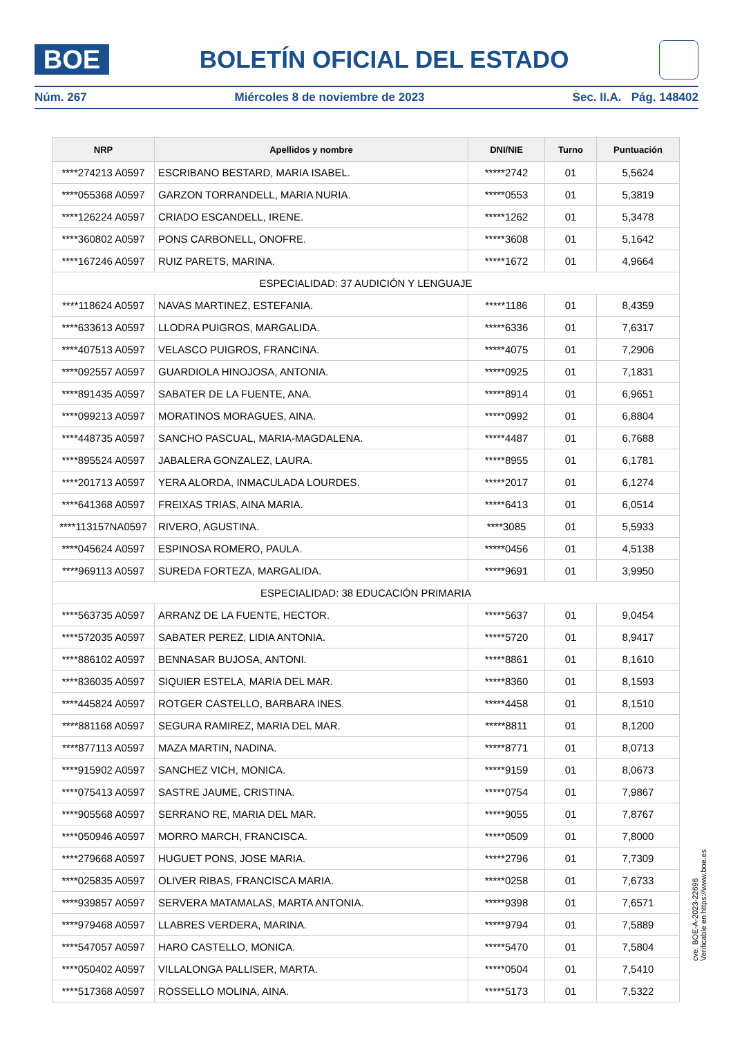BOE
BOLETÍN OFICIAL DEL ESTADO
Núm. 267 Miércoles 8 de noviembre de 2023 Sec. II.A. Pág. 148402
| NRP | Apellidos y nombre | DNI/NIE | Turno | Puntuación |
| --- | --- | --- | --- | --- |
| ****274213 A0597 | ESCRIBANO BESTARD, MARIA ISABEL. | *****2742 | 01 | 5,5624 |
| ****055368 A0597 | GARZON TORRANDELL, MARIA NURIA. | *****0553 | 01 | 5,3819 |
| ****126224 A0597 | CRIADO ESCANDELL, IRENE. | *****1262 | 01 | 5,3478 |
| ****360802 A0597 | PONS CARBONELL, ONOFRE. | *****3608 | 01 | 5,1642 |
| ****167246 A0597 | RUIZ PARETS, MARINA. | *****1672 | 01 | 4,9664 |
| ESPECIALIDAD: 37 AUDICIÓN Y LENGUAJE | | | | |
| ****118624 A0597 | NAVAS MARTINEZ, ESTEFANIA. | *****1186 | 01 | 8,4359 |
| ****633613 A0597 | LLODRA PUIGROS, MARGALIDA. | *****6336 | 01 | 7,6317 |
| ****407513 A0597 | VELASCO PUIGROS, FRANCINA. | *****4075 | 01 | 7,2906 |
| ****092557 A0597 | GUARDIOLA HINOJOSA, ANTONIA. | *****0925 | 01 | 7,1831 |
| ****891435 A0597 | SABATER DE LA FUENTE, ANA. | *****8914 | 01 | 6,9651 |
| ****099213 A0597 | MORATINOS MORAGUES, AINA. | *****0992 | 01 | 6,8804 |
| ****448735 A0597 | SANCHO PASCUAL, MARIA-MAGDALENA. | *****4487 | 01 | 6,7688 |
| ****895524 A0597 | JABALERA GONZALEZ, LAURA. | *****8955 | 01 | 6,1781 |
| ****201713 A0597 | YERA ALORDA, INMACULADA LOURDES. | *****2017 | 01 | 6,1274 |
| ****641368 A0597 | FREIXAS TRIAS, AINA MARIA. | *****6413 | 01 | 6,0514 |
| ****113157NA0597 | RIVERO, AGUSTINA. | ****3085 | 01 | 5,5933 |
| ****045624 A0597 | ESPINOSA ROMERO, PAULA. | *****0456 | 01 | 4,5138 |
| ****969113 A0597 | SUREDA FORTEZA, MARGALIDA. | *****9691 | 01 | 3,9950 |
| ESPECIALIDAD: 38 EDUCACIÓN PRIMARIA | | | | |
| ****563735 A0597 | ARRANZ DE LA FUENTE, HECTOR. | *****5637 | 01 | 9,0454 |
| ****572035 A0597 | SABATER PEREZ, LIDIA ANTONIA. | *****5720 | 01 | 8,9417 |
| ****886102 A0597 | BENNASAR BUJOSA, ANTONI. | *****8861 | 01 | 8,1610 |
| ****836035 A0597 | SIQUIER ESTELA, MARIA DEL MAR. | *****8360 | 01 | 8,1593 |
| ****445824 A0597 | ROTGER CASTELLO, BARBARA INES. | *****4458 | 01 | 8,1510 |
| ****881168 A0597 | SEGURA RAMIREZ, MARIA DEL MAR. | *****8811 | 01 | 8,1200 |
| ****877113 A0597 | MAZA MARTIN, NADINA. | *****8771 | 01 | 8,0713 |
| ****915902 A0597 | SANCHEZ VICH, MONICA. | *****9159 | 01 | 8,0673 |
| ****075413 A0597 | SASTRE JAUME, CRISTINA. | *****0754 | 01 | 7,9867 |
| ****905568 A0597 | SERRANO RE, MARIA DEL MAR. | *****9055 | 01 | 7,8767 |
| ****050946 A0597 | MORRO MARCH, FRANCISCA. | *****0509 | 01 | 7,8000 |
| ****279668 A0597 | HUGUET PONS, JOSE MARIA. | *****2796 | 01 | 7,7309 |
| ****025835 A0597 | OLIVER RIBAS, FRANCISCA MARIA. | *****0258 | 01 | 7,6733 |
| ****939857 A0597 | SERVERA MATAMALAS, MARTA ANTONIA. | *****9398 | 01 | 7,6571 |
| ****979468 A0597 | LLABRES VERDERA, MARINA. | *****9794 | 01 | 7,5889 |
| ****547057 A0597 | HARO CASTELLO, MONICA. | *****5470 | 01 | 7,5804 |
| ****050402 A0597 | VILLALONGA PALLISER, MARTA. | *****0504 | 01 | 7,5410 |
| ****517368 A0597 | ROSSELLO MOLINA, AINA. | *****5173 | 01 | 7,5322 |
cve: BOE-A-2023-22696
Verificable en https://www.boe.es